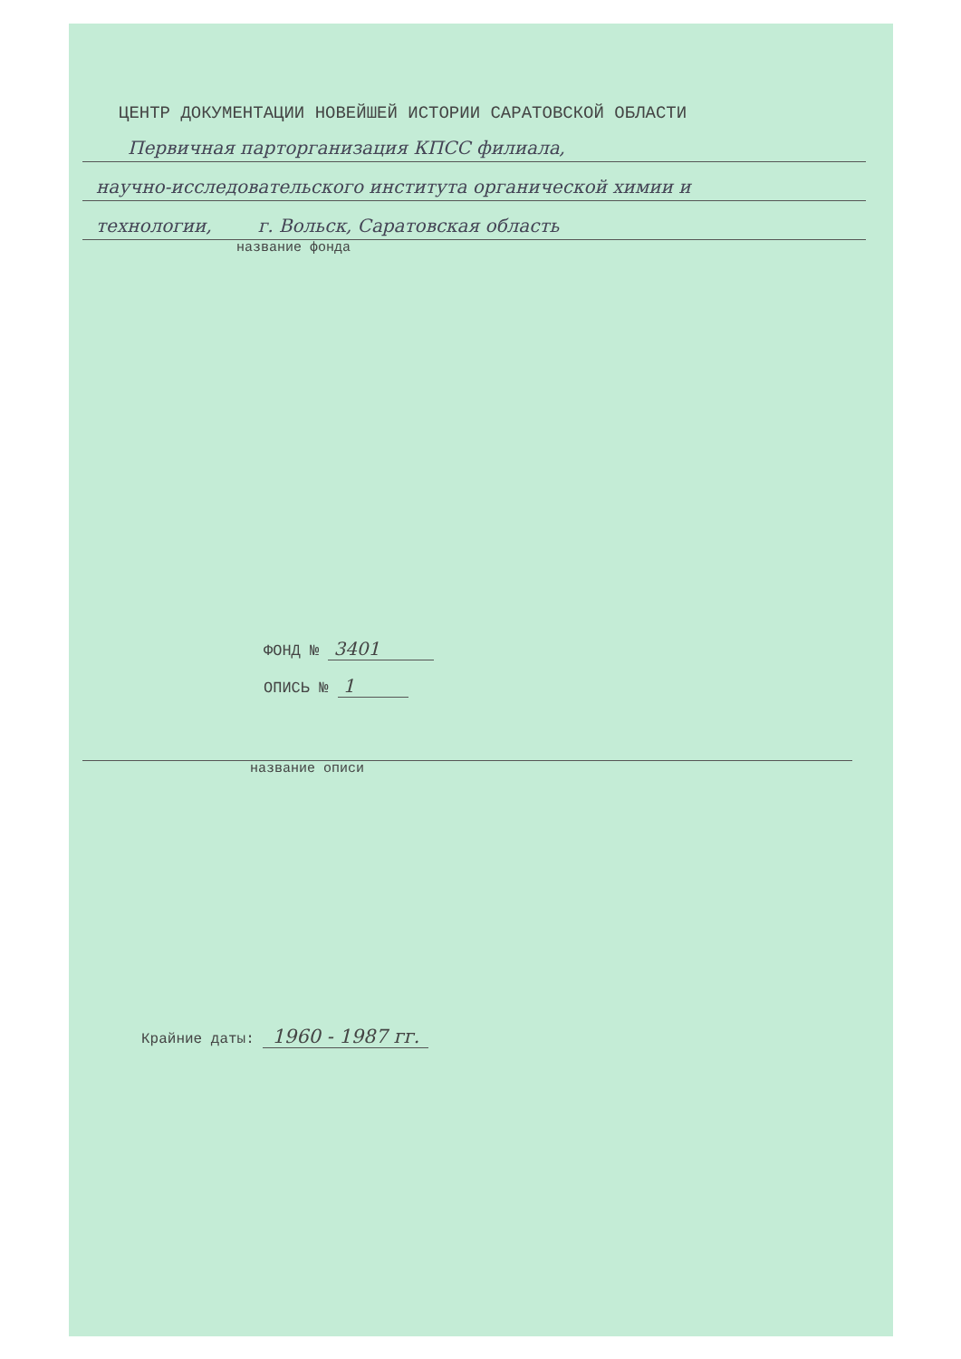ЦЕНТР ДОКУМЕНТАЦИИ НОВЕЙШЕЙ ИСТОРИИ САРАТОВСКОЙ ОБЛАСТИ
Первичная парторганизация КПСС филиала,
научно-исследовательского института органической химии и
технологии, г. Вольск, Саратовская область
название фонда
ФОНД № 3401
ОПИСЬ № 1
название описи
Крайние даты: 1960 - 1987 гг.